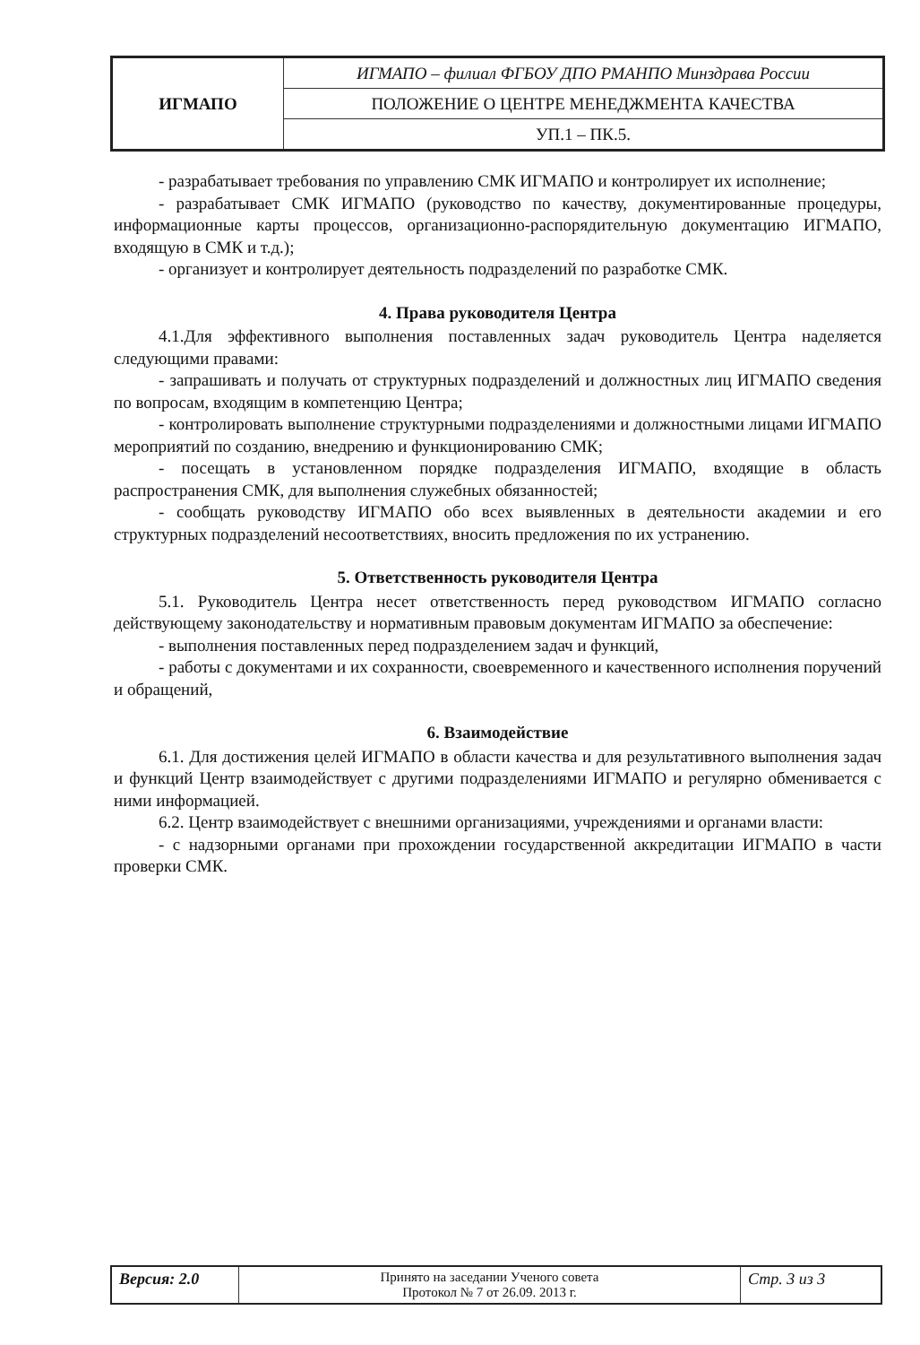| ИГМАПО | ИГМАПО – филиал ФГБОУ ДПО РМАНПО Минздрава России |
| | ПОЛОЖЕНИЕ О ЦЕНТРЕ МЕНЕДЖМЕНТА КАЧЕСТВА |
| | УП.1 – ПК.5. |
- разрабатывает требования по управлению СМК ИГМАПО и контролирует их исполнение;
- разрабатывает СМК ИГМАПО (руководство по качеству, документированные процедуры, информационные карты процессов, организационно-распорядительную документацию ИГМАПО, входящую в СМК и т.д.);
- организует и контролирует деятельность подразделений по разработке СМК.
4. Права руководителя Центра
4.1.Для эффективного выполнения поставленных задач руководитель Центра наделяется следующими правами:
- запрашивать и получать от структурных подразделений и должностных лиц ИГМАПО сведения по вопросам, входящим в компетенцию Центра;
- контролировать выполнение структурными подразделениями и должностными лицами ИГМАПО мероприятий по созданию, внедрению и функционированию СМК;
- посещать в установленном порядке подразделения ИГМАПО, входящие в область распространения СМК, для выполнения служебных обязанностей;
- сообщать руководству ИГМАПО обо всех выявленных в деятельности академии и его структурных подразделений несоответствиях, вносить предложения по их устранению.
5. Ответственность руководителя Центра
5.1. Руководитель Центра несет ответственность перед руководством ИГМАПО согласно действующему законодательству и нормативным правовым документам ИГМАПО за обеспечение:
- выполнения поставленных перед подразделением задач и функций,
- работы с документами и их сохранности, своевременного и качественного исполнения поручений и обращений,
6. Взаимодействие
6.1. Для достижения целей ИГМАПО в области качества и для результативного выполнения задач и функций Центр взаимодействует с другими подразделениями ИГМАПО и регулярно обменивается с ними информацией.
6.2. Центр взаимодействует с внешними организациями, учреждениями и органами власти:
- с надзорными органами при прохождении государственной аккредитации ИГМАПО в части проверки СМК.
| Версия: 2.0 | Принято на заседании Ученого совета Протокол № 7 от 26.09. 2013 г. | Стр. 3 из 3 |